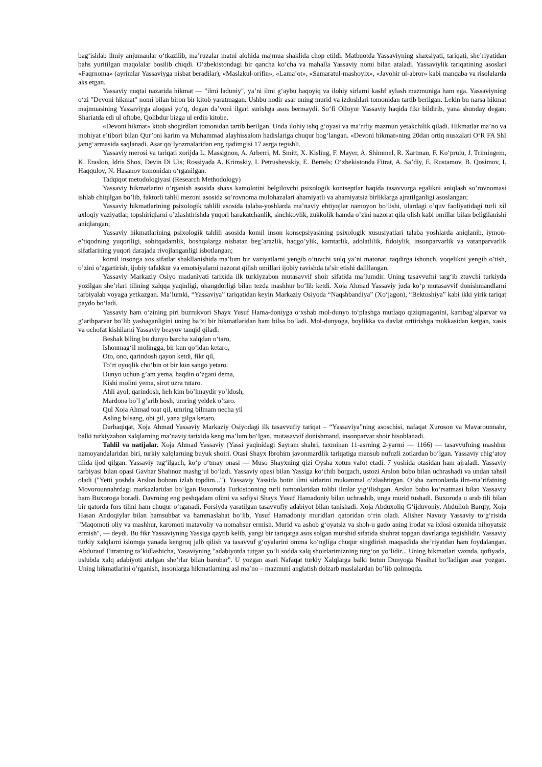bag‘ishlab ilmiy anjumanlar o‘tkazilib, ma’ruzalar matni alohida majmua shaklida chop etildi. Matbuotda Yassaviyning shaxsiyati, tariqati, she’riyatidan bahs yuritilgan maqolalar bosilib chiqdi. O‘zbekistondagi bir qancha ko‘cha va mahalla Yassaviy nomi bilan ataladi. Yassaviylik tariqatining asoslari «Faqrnoma» (ayrimlar Yassaviyga nisbat beradilar), «Maslakul-orifin», «Lama’ot», «Samaratul-mashoyix», «Javohir ul-abror» kabi manqaba va risolalarda aks etgan.
Yassaviy nuqtai nazarida hikmat — "ilmi laduniy", ya’ni ilmi g‘aybu haqoyiq va ilohiy sirlarni kashf aylash mazmuniga ham ega. Yassaviyning o‘zi "Devoni hikmat" nomi bilan biron bir kitob yaratmagan. Ushbu nodir asar uning murid va izdoshlari tomonidan tartib berilgan. Lekin bu narsa hikmat majmuasining Yassaviyga aloqasi yo‘q, degan da’voni ilgari surishga asos bermaydi. So‘fi Olloyor Yassaviy haqida fikr bildirib, yana shunday degan: Shariatda edi ul oftobe, Qolibdur bizga ul erdin kitobe.
«Devoni hikmat» kitob shogirdlari tomonidan tartib berilgan. Unda ilohiy ishq g‘oyasi va ma’rifiy mazmun yetakchilik qiladi. Hikmatlar ma’no va mohiyat e’tibori bilan Qur’oni karim va Muhammad alayhissalom hadislariga chuqur bog‘langan. «Devoni hikmat»ning 20dan ortiq nusxalari O‘R FA ShI jamg‘armasida saqlanadi. Asar qo‘lyozmalaridan eng qadimgisi 17 asrga tegishli.
Yassaviy merosi va tariqati xorijda L. Massignon, A. Arberri, M. Smitt, X. Kisling, F. Mayer, A. Shimmel, R. Xartman, F. Ko‘prulu, J. Trimingem, K. Eraslon, Idris Shox, Devin Di Uis; Rossiyada A. Krimskiy, I. Petrushevskiy, E. Bertels; O‘zbekistonda Fitrat, A. Sa’diy, E. Rustamov, B. Qosimov, I. Haqqulov, N. Hasanov tomonidan o‘rganilgan.
Tadqiqot metodologiyasi (Research Methodology)
Yassaviy hikmatlarini o’rganish asosida shaxs kamolotini belgilovchi psixologik kontseptlar haqida tasavvurga egalikni aniqlash so’rovnomasi ishlab chiqilgan bo’lib, faktorli tahlil mezoni asosida so’rovnoma mulohazalari ahamiyatli va ahamiyatsiz birliklarga ajratilganligi asoslangan;
Yassaviy hikmatlarining psixologik tahlili asosida talaba-yoshlarda ma’naviy ehtiyojlar namoyon bo’lishi, ulardagi o’quv faoliyatidagi turli xil axloqiy vaziyatlar, topshiriqlarni o’zlashtirishda yuqori harakatchanlik, sinchkovlik, zukkolik hamda o’zini nazorat qila olish kabi omillar bilan beligilanishi aniqlangan;
Yassaviy hikmatlarining psixologik tahlili asosida komil inson konsepsiyasining psixologik xususiyatlari talaba yoshlarda aniqlanib, iymon-e’tiqodning yuqoriligi, sobitqadamlik, boshqalarga nisbatan beg’arazlik, haqgo’ylik, kamtarlik, adolatlilik, fidoiylik, insonparvarlik va vatanparvarlik sifatlarining yuqori darajada rivojlanganligi isbotlangan;
komil insonga xos sifatlar shakllanishida ma’lum bir vaziyatlarni yengib o’tuvchi xulq ya’ni matonat, taqdirga ishonch, voqelikni yengib o’tish, o’zini o’zgartirish, ijobiy tafakkur va emotsiyalarni nazorat qilish omillari ijobiy ravishda ta’sir etishi dalillangan.
Yassaviy Markaziy Osiyo madaniyati tarixida ilk turkiyzabon mutasavvif shoir sifatida ma’lumdir. Uning tasavvufni targ‘ib ztuvchi turkiyda yozilgan she’rlari tilining xalqqa yaqinligi, ohangdorligi bilan tezda mashhur bo‘lib ketdi. Xoja Ahmad Yassaviy juda ko‘p mutasavvif donishmandlarni tarbiyalab voyaga yetkazgan. Ma’lumki, “Yassaviya” tariqatidan keyin Markaziy Osiyoda “Naqshbandiya” (Xo‘jagon), “Bektoshiya” kabi ikki yirik tariqat paydo bo‘ladi.
Yassaviy ham o‘zining piri buzrukvori Shayx Yusuf Hama-doniyga o‘xshab mol-dunyo to‘plashga mutlaqo qiziqmaganini, kambag‘alparvar va g‘aribparvar bo‘lib yashaganligini uning ba’zi bir hikmatlaridan ham bilsa bo‘ladi. Mol-dunyoga, boylikka va davlat orttirishga mukkasidan ketgan, xasis va ochofat kishilarni Yassaviy beayov tanqid qiladi:
Beshak biling bu dunyo barcha xalqdan o‘taro,
Ishonmag‘il molingga, bir kun qo‘ldan ketaro,
Oto, ono, qarindosh qayon ketdi, fikr qil,
To‘rt oyoqlik cho‘bin ot bir kun sango yetaro.
Dunyo uchun g’am yema, haqdin o’zgani dema,
Kishi molini yema, sirot uzra tutaro.
Ahli ayol, qarindosh, heh kim bo’lmaydir yo’ldosh,
Mardona bo’l g’arib bosh, umring yeldek o’taro.
Qul Xoja Ahmad toat qil, umring bilmam necha yil
Asling bilsang, obi gil, yana gilga ketaro.
Darhaqiqat, Xoja Ahmad Yassaviy Markaziy Osiyodagi ilk tasavvufiy tariqat – “Yassaviya”ning asoschisi, nafaqat Xuroson va Mavarounnahr, balki turkiyzabon xalqlarning ma’naviy tarixida keng ma’lum bo‘lgan, mutasavvif donishmand, insonparvar shoir hisoblanadi.
Tahlil va natijalar. Xoja Ahmad Yassaviy (Yassi yaqinidagi Sayram shahri, taxminan 11-asrning 2-yarmi — 1166) — tasavvufning mashhur namoyandalaridan biri, turkiy xalqlarning buyuk shoiri. Otasi Shayx Ibrohim javonmardlik tariqatiga mansub nufuzli zotlardan bo‘lgan. Yassaviy chig‘atoy tilida ijod qilgan. Yassaviy tug‘ilgach, ko‘p o‘tmay onasi — Muso Shayxning qizi Oysha xotun vafot etadi. 7 yoshida otasidan ham ajraladi. Yassaviy tarbiyasi bilan opasi Gavhar Shahnoz mashg‘ul bo‘ladi. Yassaviy opasi bilan Yassiga ko‘chib borgach, ustozi Arslon bobo bilan uchrashadi va undan tahsil oladi ("Yetti yoshda Arslon bobom izlab topdim..."). Yassaviy Yassida botin ilmi sirlarini mukammal o‘zlashtirgan. O‘sha zamonlarda ilm-ma’rifatning Movorounnahrdagi markazlaridan bo‘lgan Buxoroda Turkistonning turli tomonlaridan tolibi ilmlar yig‘ilishgan. Arslon bobo ko‘rsatmasi bilan Yassaviy ham Buxoroga boradi. Davrning eng peshqadam olimi va sofiysi Shayx Yusuf Hamadoniy bilan uchrashib, unga murid tushadi. Buxoroda u arab tili bilan bir qatorda fors tilini ham chuqur o‘rganadi. Forsiyda yaratilgan tasavvufiy adabiyot bilan tanishadi. Xoja Abduxoliq G‘ijduvoniy, Abdulloh Barqiy, Xoja Hasan Andoqiylar bilan hamsuhbat va hammaslahat bo‘lib, Yusuf Hamadoniy muridlari qatoridan o‘rin oladi. Alisher Navoiy Yassaviy to‘g‘risida "Maqomoti oliy va mashhur, karomoti matavoliy va nomahsur ermish. Murid va ashob g‘oyatsiz va shoh-u gado aning irodat va ixlosi ostonida nihoyatsiz ermish", — deydi. Bu fikr Yassaviyning Yassiga qaytib kelib, yangi bir tariqatga asos solgan murshid sifatida shuhrat topgan davrlariga tegishlidir. Yassaviy turkiy xalqlarni islomga yanada kengroq jalb qilish va tasavvuf g‘oyalarini omma ko‘ngliga chuqur singdirish maqsadida she’riyatdan ham foydalangan. Abdurauf Fitratning ta’kidlashicha, Yasaviyning "adabiyotda tutgan yo‘li sodda xalq shoirlarimizning tutg‘on yo‘lidir... Uning hikmatlari vaznda, qofiyada, uslubda xalq adabiyoti atalgan she’rlar bilan barobar". U yozgan asari Nafaqat turkiy Xalqlarga balki butun Dunyoga Nasihat bo‘ladigan asar yozgan. Uning hikmatlarini o’rganish, insonlarga hikmatlarning asl ma’no – mazmuni anglatish dolzarb maslalardan bo’lib qolmoqda.